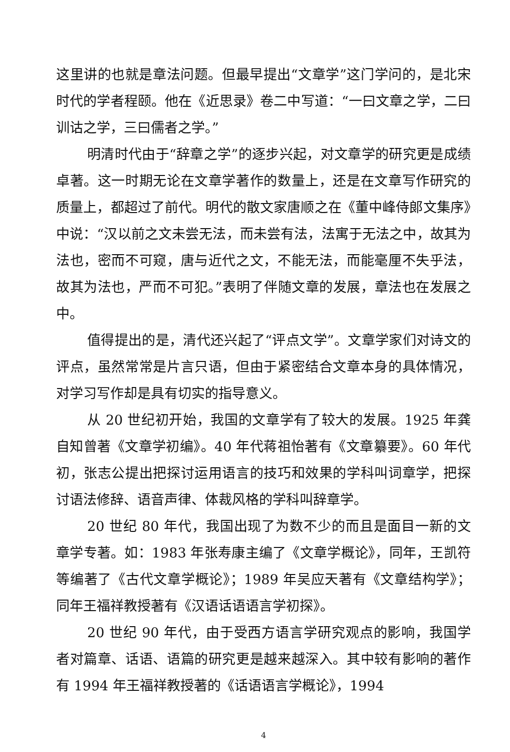这里讲的也就是章法问题。但最早提出“文章学”这门学问的，是北宋时代的学者程颐。他在《近思录》卷二中写道：“一曰文章之学，二曰训诂之学，三曰儒者之学。”
明清时代由于“辞章之学”的逐步兴起，对文章学的研究更是成绩卓著。这一时期无论在文章学著作的数量上，还是在文章写作研究的质量上，都超过了前代。明代的散文家唐顺之在《董中峰侍郎文集序》中说：“汉以前之文未尝无法，而未尝有法，法寓于无法之中，故其为法也，密而不可窥，唐与近代之文，不能无法，而能毫厘不失乎法，故其为法也，严而不可犯。”表明了伴随文章的发展，章法也在发展之中。
值得提出的是，清代还兴起了“评点文学”。文章学家们对诗文的评点，虽然常常是片言只语，但由于紧密结合文章本身的具体情况，对学习写作却是具有切实的指导意义。
从 20 世纪初开始，我国的文章学有了较大的发展。1925 年龚自知曾著《文章学初编》。40 年代蒋祖怡著有《文章纂要》。60 年代初，张志公提出把探讨运用语言的技巧和效果的学科叫词章学，把探讨语法修辞、语音声律、体裁风格的学科叫辞章学。
20 世纪 80 年代，我国出现了为数不少的而且是面目一新的文章学专著。如：1983 年张寿康主编了《文章学概论》，同年，王凯符等编著了《古代文章学概论》；1989 年吴应天著有《文章结构学》；同年王福祥教授著有《汉语话语语言学初探》。
20 世纪 90 年代，由于受西方语言学研究观点的影响，我国学者对篇章、话语、语篇的研究更是越来越深入。其中较有影响的著作有 1994 年王福祥教授著的《话语语言学概论》，1994
4